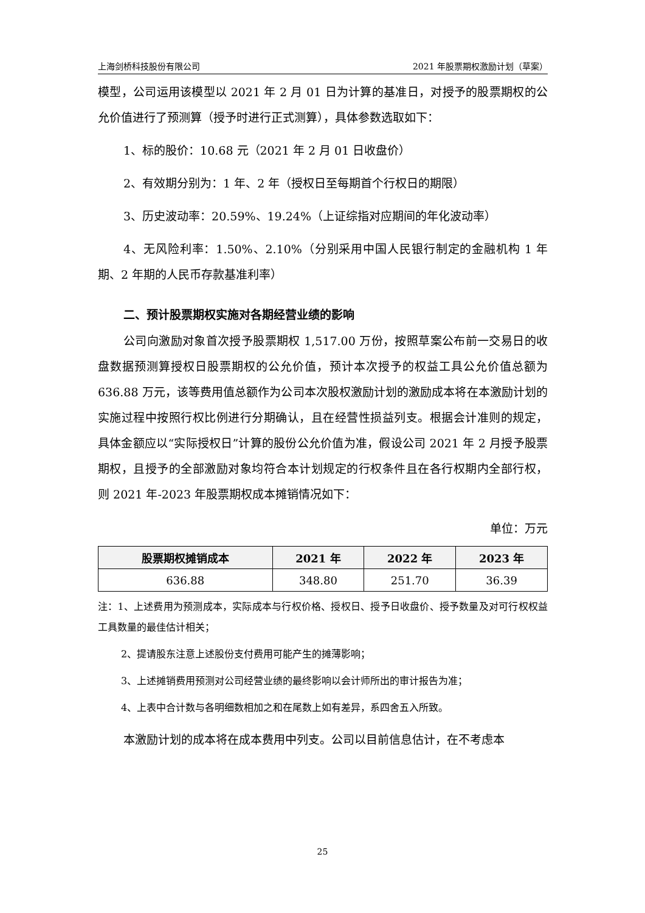上海剑桥科技股份有限公司 2021 年股票期权激励计划（草案）
模型，公司运用该模型以 2021 年 2 月 01 日为计算的基准日，对授予的股票期权的公允价值进行了预测算（授予时进行正式测算），具体参数选取如下：
1、标的股价：10.68 元（2021 年 2 月 01 日收盘价）
2、有效期分别为：1 年、2 年（授权日至每期首个行权日的期限）
3、历史波动率：20.59%、19.24%（上证综指对应期间的年化波动率）
4、无风险利率：1.50%、2.10%（分别采用中国人民银行制定的金融机构 1 年期、2 年期的人民币存款基准利率）
二、预计股票期权实施对各期经营业绩的影响
公司向激励对象首次授予股票期权 1,517.00 万份，按照草案公布前一交易日的收盘数据预测算授权日股票期权的公允价值，预计本次授予的权益工具公允价值总额为 636.88 万元，该等费用值总额作为公司本次股权激励计划的激励成本将在本激励计划的实施过程中按照行权比例进行分期确认，且在经营性损益列支。根据会计准则的规定，具体金额应以“实际授权日”计算的股份公允价值为准，假设公司 2021 年 2 月授予股票期权，且授予的全部激励对象均符合本计划规定的行权条件且在各行权期内全部行权，则 2021 年-2023 年股票期权成本摊销情况如下：
单位：万元
| 股票期权摊销成本 | 2021 年 | 2022 年 | 2023 年 |
| --- | --- | --- | --- |
| 636.88 | 348.80 | 251.70 | 36.39 |
注：1、上述费用为预测成本，实际成本与行权价格、授权日、授予日收盘价、授予数量及对可行权权益工具数量的最佳估计相关；
2、提请股东注意上述股份支付费用可能产生的摊薄影响；
3、上述摊销费用预测对公司经营业绩的最终影响以会计师所出的审计报告为准；
4、上表中合计数与各明细数相加之和在尾数上如有差异，系四舍五入所致。
本激励计划的成本将在成本费用中列支。公司以目前信息估计，在不考虑本
25